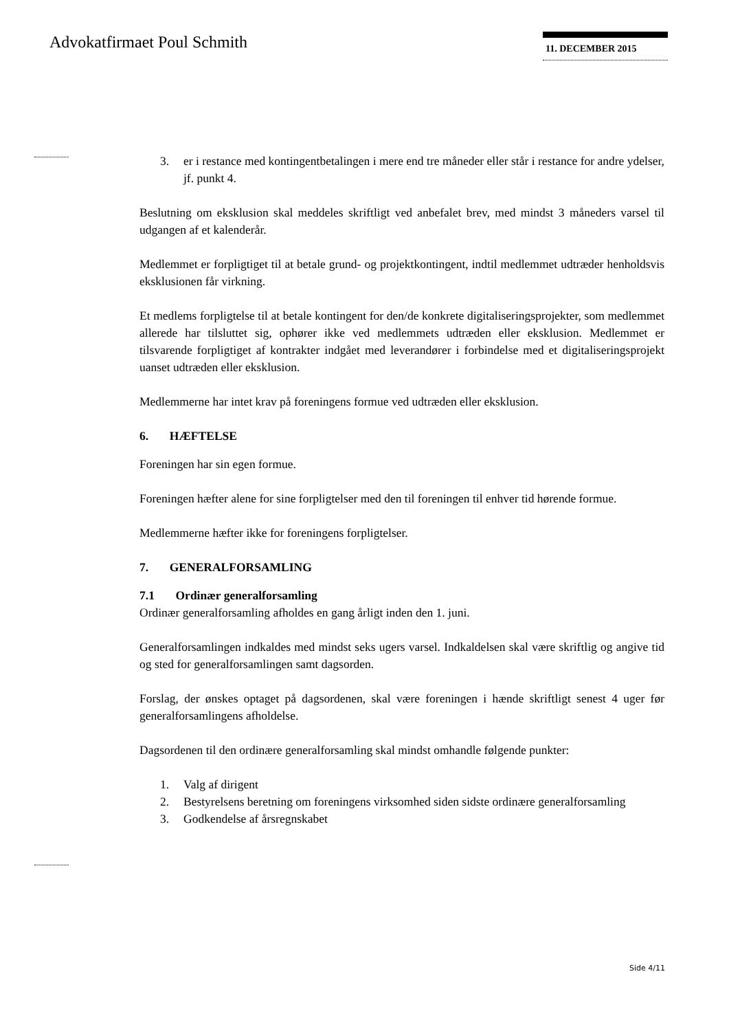Advokatfirmaet Poul Schmith 11. DECEMBER 2015
3. er i restance med kontingentbetalingen i mere end tre måneder eller står i restance for andre ydelser, jf. punkt 4.
Beslutning om eksklusion skal meddeles skriftligt ved anbefalet brev, med mindst 3 måneders varsel til udgangen af et kalenderår.
Medlemmet er forpligtiget til at betale grund- og projektkontingent, indtil medlemmet udtræder henholdsvis eksklusionen får virkning.
Et medlems forpligtelse til at betale kontingent for den/de konkrete digitaliseringsprojekter, som medlemmet allerede har tilsluttet sig, ophører ikke ved medlemmets udtræden eller eksklusion. Medlemmet er tilsvarende forpligtiget af kontrakter indgået med leverandører i forbindelse med et digitaliseringsprojekt uanset udtræden eller eksklusion.
Medlemmerne har intet krav på foreningens formue ved udtræden eller eksklusion.
6. HÆFTELSE
Foreningen har sin egen formue.
Foreningen hæfter alene for sine forpligtelser med den til foreningen til enhver tid hørende formue.
Medlemmerne hæfter ikke for foreningens forpligtelser.
7. GENERALFORSAMLING
7.1 Ordinær generalforsamling
Ordinær generalforsamling afholdes en gang årligt inden den 1. juni.
Generalforsamlingen indkaldes med mindst seks ugers varsel. Indkaldelsen skal være skriftlig og angive tid og sted for generalforsamlingen samt dagsorden.
Forslag, der ønskes optaget på dagsordenen, skal være foreningen i hænde skriftligt senest 4 uger før generalforsamlingens afholdelse.
Dagsordenen til den ordinære generalforsamling skal mindst omhandle følgende punkter:
1. Valg af dirigent
2. Bestyrelsens beretning om foreningens virksomhed siden sidste ordinære generalforsamling
3. Godkendelse af årsregnskabet
Side 4/11